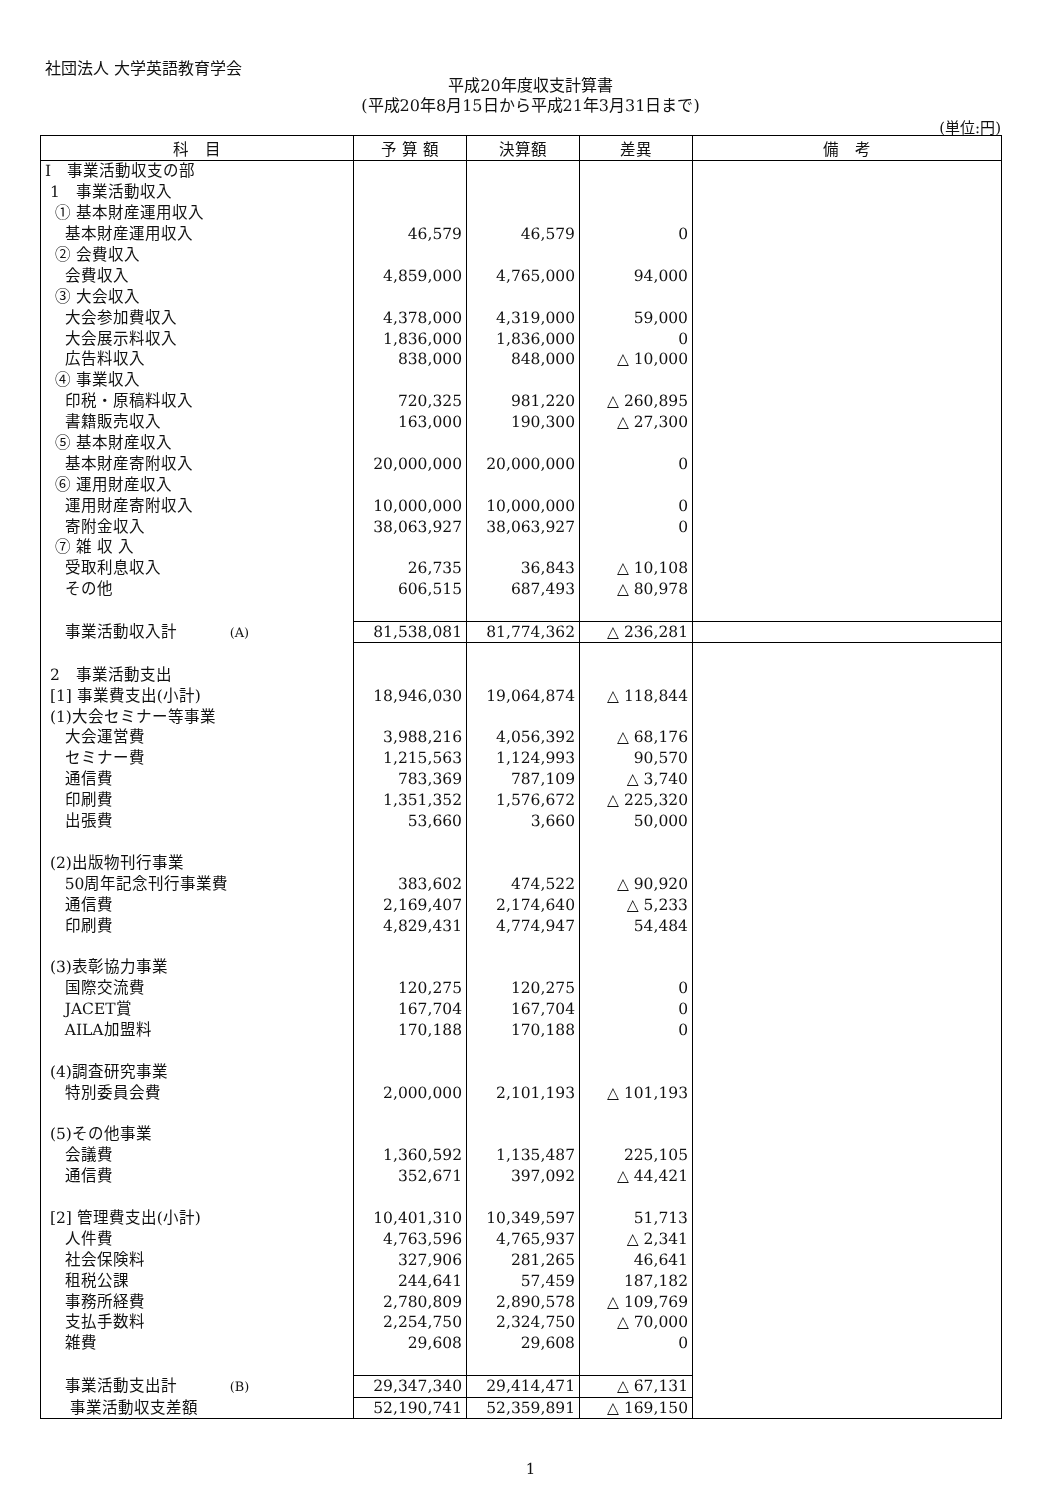社団法人 大学英語教育学会
平成20年度収支計算書
(平成20年8月15日から平成21年3月31日まで)
(単位:円)
| 科 目 | 予 算 額 | 決算額 | 差異 | 備 考 |
| --- | --- | --- | --- | --- |
| I 事業活動収支の部 | | | | |
| 1 事業活動収入 | | | | |
| ① 基本財産運用収入 | | | | |
| 基本財産運用収入 | 46,579 | 46,579 | 0 | |
| ② 会費収入 | | | | |
| 会費収入 | 4,859,000 | 4,765,000 | 94,000 | |
| ③ 大会収入 | | | | |
| 大会参加費収入 | 4,378,000 | 4,319,000 | 59,000 | |
| 大会展示料収入 | 1,836,000 | 1,836,000 | 0 | |
| 広告料収入 | 838,000 | 848,000 | △ 10,000 | |
| ④ 事業収入 | | | | |
| 印税・原稿料収入 | 720,325 | 981,220 | △ 260,895 | |
| 書籍販売収入 | 163,000 | 190,300 | △ 27,300 | |
| ⑤ 基本財産収入 | | | | |
| 基本財産寄附収入 | 20,000,000 | 20,000,000 | 0 | |
| ⑥ 運用財産収入 | | | | |
| 運用財産寄附収入 | 10,000,000 | 10,000,000 | 0 | |
| 寄附金収入 | 38,063,927 | 38,063,927 | 0 | |
| ⑦ 雑 収 入 | | | | |
| 受取利息収入 | 26,735 | 36,843 | △ 10,108 | |
| その他 | 606,515 | 687,493 | △ 80,978 | |
| 事業活動収入計 (A) | 81,538,081 | 81,774,362 | △ 236,281 | |
| 2 事業活動支出 | | | | |
| [1] 事業費支出(小計) | 18,946,030 | 19,064,874 | △ 118,844 | |
| (1)大会セミナー等事業 | | | | |
| 大会運営費 | 3,988,216 | 4,056,392 | △ 68,176 | |
| セミナー費 | 1,215,563 | 1,124,993 | 90,570 | |
| 通信費 | 783,369 | 787,109 | △ 3,740 | |
| 印刷費 | 1,351,352 | 1,576,672 | △ 225,320 | |
| 出張費 | 53,660 | 3,660 | 50,000 | |
| (2)出版物刊行事業 | | | | |
| 50周年記念刊行事業費 | 383,602 | 474,522 | △ 90,920 | |
| 通信費 | 2,169,407 | 2,174,640 | △ 5,233 | |
| 印刷費 | 4,829,431 | 4,774,947 | 54,484 | |
| (3)表彰協力事業 | | | | |
| 国際交流費 | 120,275 | 120,275 | 0 | |
| JACET賞 | 167,704 | 167,704 | 0 | |
| AILA加盟料 | 170,188 | 170,188 | 0 | |
| (4)調査研究事業 | | | | |
| 特別委員会費 | 2,000,000 | 2,101,193 | △ 101,193 | |
| (5)その他事業 | | | | |
| 会議費 | 1,360,592 | 1,135,487 | 225,105 | |
| 通信費 | 352,671 | 397,092 | △ 44,421 | |
| [2] 管理費支出(小計) | 10,401,310 | 10,349,597 | 51,713 | |
| 人件費 | 4,763,596 | 4,765,937 | △ 2,341 | |
| 社会保険料 | 327,906 | 281,265 | 46,641 | |
| 租税公課 | 244,641 | 57,459 | 187,182 | |
| 事務所経費 | 2,780,809 | 2,890,578 | △ 109,769 | |
| 支払手数料 | 2,254,750 | 2,324,750 | △ 70,000 | |
| 雑費 | 29,608 | 29,608 | 0 | |
| 事業活動支出計 (B) | 29,347,340 | 29,414,471 | △ 67,131 | |
| 事業活動収支差額 | 52,190,741 | 52,359,891 | △ 169,150 | |
1